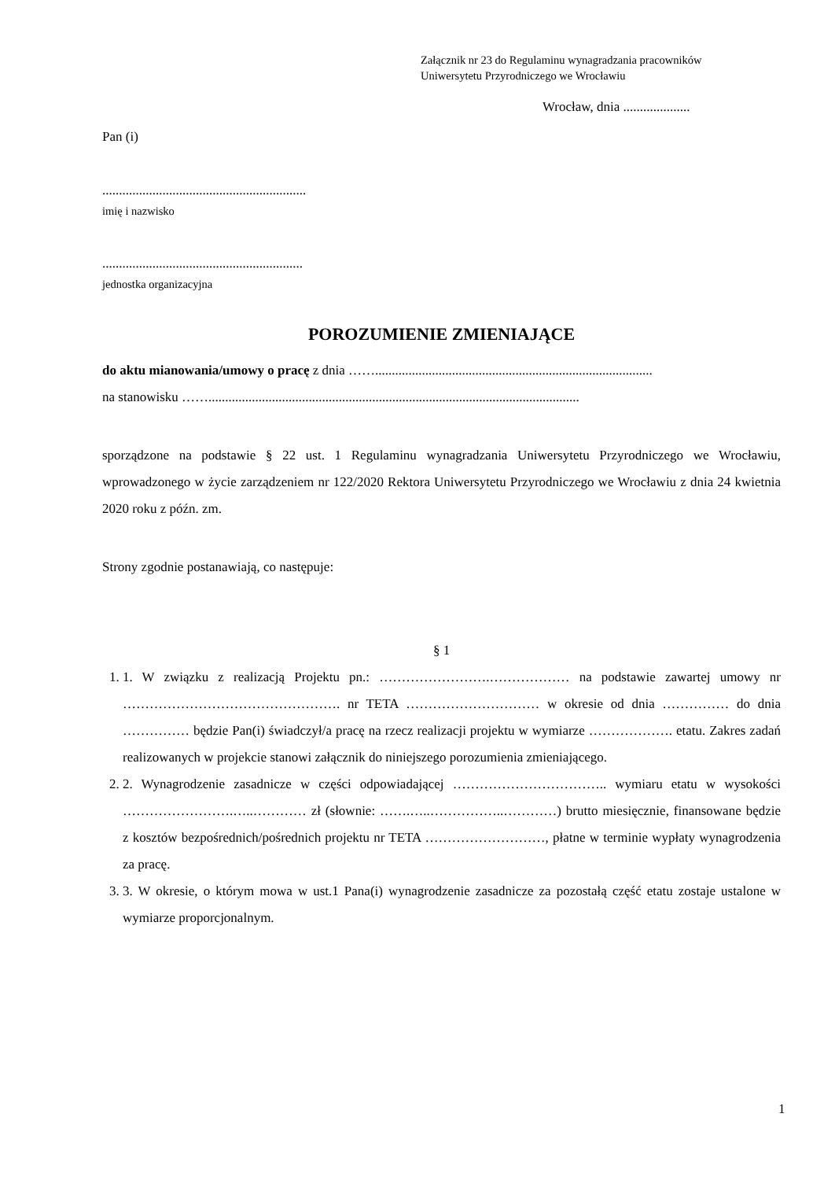Załącznik nr 23 do Regulaminu wynagradzania pracowników
Uniwersytetu Przyrodniczego we Wrocławiu
Wrocław, dnia ....................
Pan (i)
.............................................................
imię i nazwisko
............................................................
jednostka organizacyjna
POROZUMIENIE ZMIENIAJĄCE
do aktu mianowania/umowy o pracę z dnia ……...................................................................................
na stanowisku ……...............................................................................................................
sporządzone na podstawie § 22 ust. 1 Regulaminu wynagradzania Uniwersytetu Przyrodniczego we Wrocławiu, wprowadzonego w życie zarządzeniem nr 122/2020 Rektora Uniwersytetu Przyrodniczego we Wrocławiu z dnia 24 kwietnia 2020 roku z późn. zm.
Strony zgodnie postanawiają, co następuje:
§ 1
1. 1. W związku z realizacją Projektu pn.: …………………….……………… na podstawie zawartej umowy nr …………………………………………. nr TETA ………………………… w okresie od dnia …………… do dnia …………… będzie Pan(i) świadczył/a pracę na rzecz realizacji projektu w wymiarze ………………. etatu. Zakres zadań realizowanych w projekcie stanowi załącznik do niniejszego porozumienia zmieniającego.
2. 2. Wynagrodzenie zasadnicze w części odpowiadającej …………………………….. wymiaru etatu w wysokości …………………….…..………… zł (słownie: …….…..……………..…………) brutto miesięcznie, finansowane będzie z kosztów bezpośrednich/pośrednich projektu nr TETA ………………………, płatne w terminie wypłaty wynagrodzenia za pracę.
3. 3. W okresie, o którym mowa w ust.1 Pana(i) wynagrodzenie zasadnicze za pozostałą część etatu zostaje ustalone w wymiarze proporcjonalnym.
1